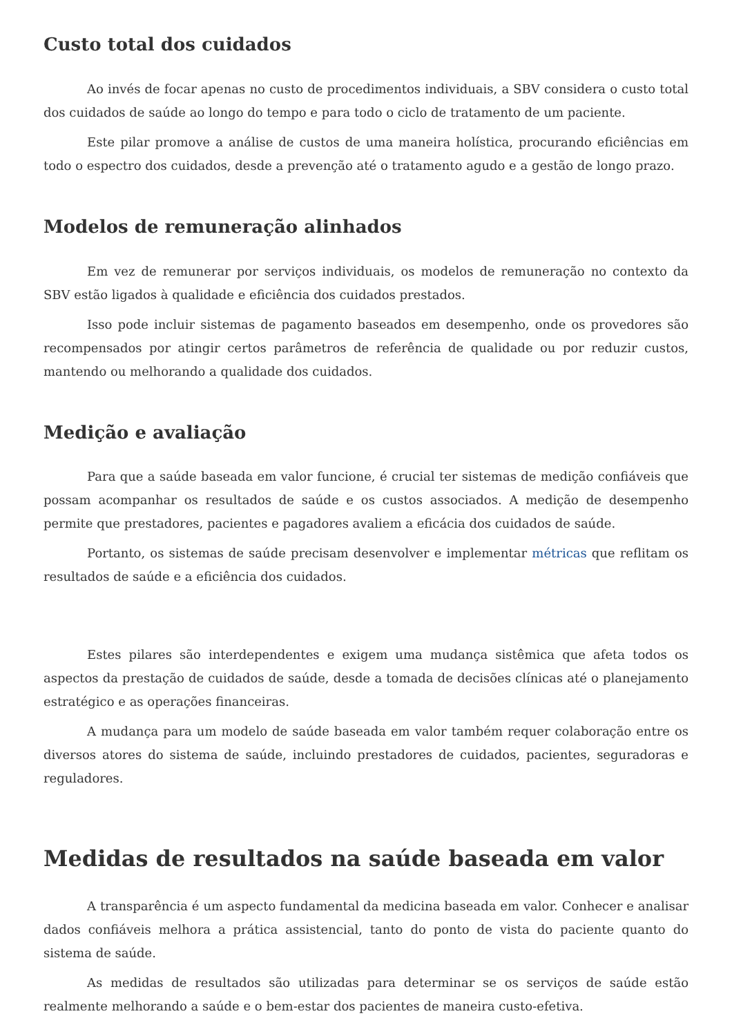Custo total dos cuidados
Ao invés de focar apenas no custo de procedimentos individuais, a SBV considera o custo total dos cuidados de saúde ao longo do tempo e para todo o ciclo de tratamento de um paciente.
Este pilar promove a análise de custos de uma maneira holística, procurando eficiências em todo o espectro dos cuidados, desde a prevenção até o tratamento agudo e a gestão de longo prazo.
Modelos de remuneração alinhados
Em vez de remunerar por serviços individuais, os modelos de remuneração no contexto da SBV estão ligados à qualidade e eficiência dos cuidados prestados.
Isso pode incluir sistemas de pagamento baseados em desempenho, onde os provedores são recompensados por atingir certos parâmetros de referência de qualidade ou por reduzir custos, mantendo ou melhorando a qualidade dos cuidados.
Medição e avaliação
Para que a saúde baseada em valor funcione, é crucial ter sistemas de medição confiáveis que possam acompanhar os resultados de saúde e os custos associados. A medição de desempenho permite que prestadores, pacientes e pagadores avaliem a eficácia dos cuidados de saúde.
Portanto, os sistemas de saúde precisam desenvolver e implementar métricas que reflitam os resultados de saúde e a eficiência dos cuidados.
Estes pilares são interdependentes e exigem uma mudança sistêmica que afeta todos os aspectos da prestação de cuidados de saúde, desde a tomada de decisões clínicas até o planejamento estratégico e as operações financeiras.
A mudança para um modelo de saúde baseada em valor também requer colaboração entre os diversos atores do sistema de saúde, incluindo prestadores de cuidados, pacientes, seguradoras e reguladores.
Medidas de resultados na saúde baseada em valor
A transparência é um aspecto fundamental da medicina baseada em valor. Conhecer e analisar dados confiáveis melhora a prática assistencial, tanto do ponto de vista do paciente quanto do sistema de saúde.
As medidas de resultados são utilizadas para determinar se os serviços de saúde estão realmente melhorando a saúde e o bem-estar dos pacientes de maneira custo-efetiva.